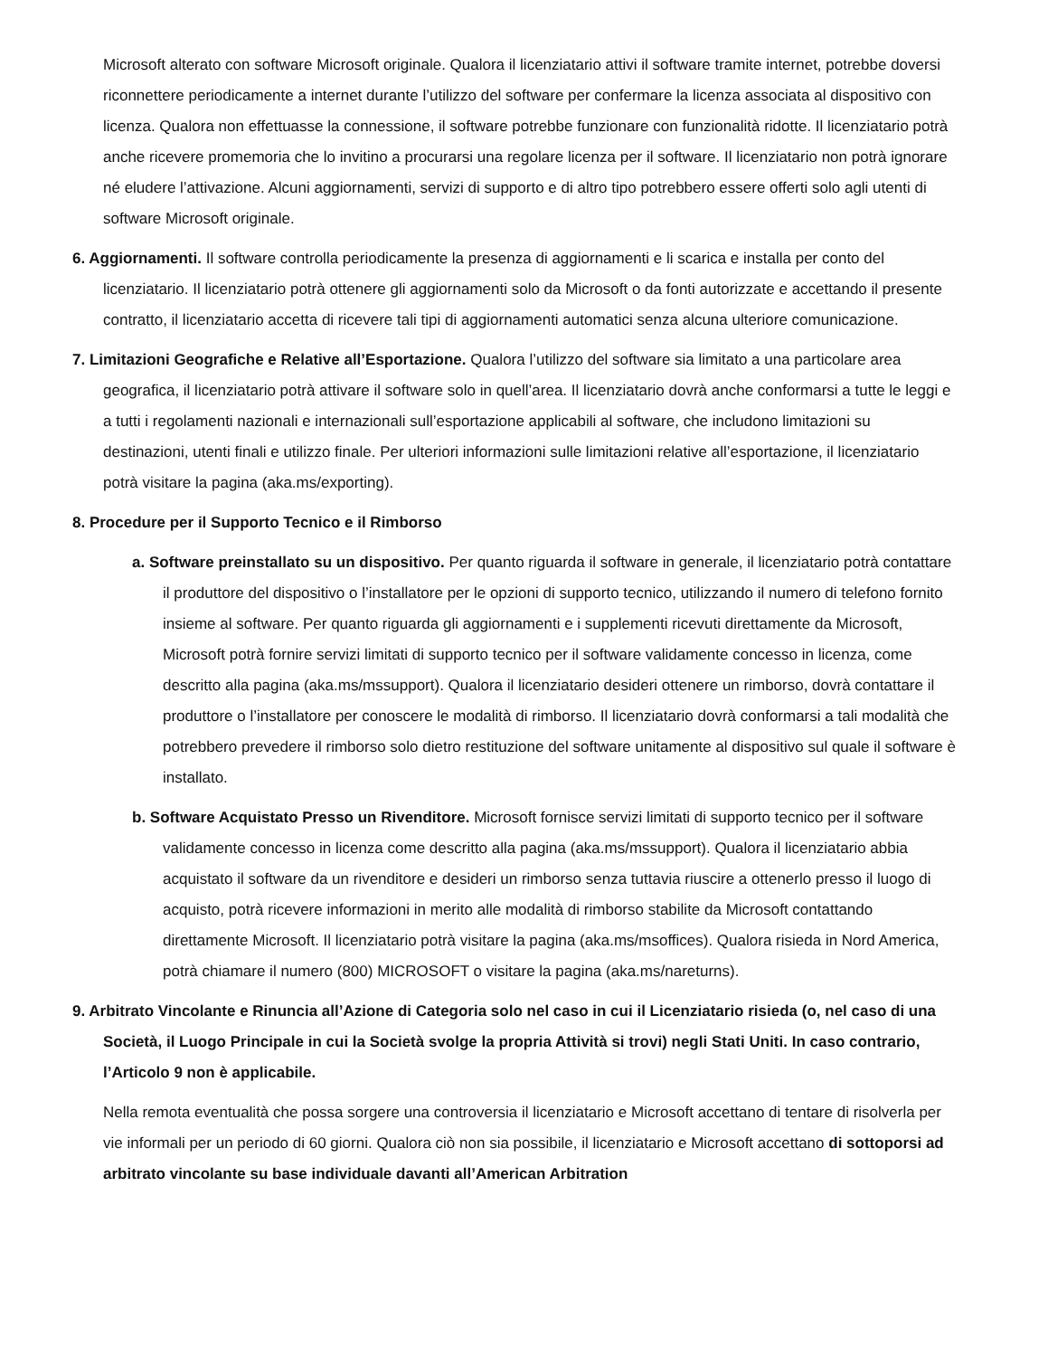Microsoft alterato con software Microsoft originale. Qualora il licenziatario attivi il software tramite internet, potrebbe doversi riconnettere periodicamente a internet durante l’utilizzo del software per confermare la licenza associata al dispositivo con licenza. Qualora non effettuasse la connessione, il software potrebbe funzionare con funzionalità ridotte. Il licenziatario potrà anche ricevere promemoria che lo invitino a procurarsi una regolare licenza per il software. Il licenziatario non potrà ignorare né eludere l’attivazione. Alcuni aggiornamenti, servizi di supporto e di altro tipo potrebbero essere offerti solo agli utenti di software Microsoft originale.
6. Aggiornamenti. Il software controlla periodicamente la presenza di aggiornamenti e li scarica e installa per conto del licenziatario. Il licenziatario potrà ottenere gli aggiornamenti solo da Microsoft o da fonti autorizzate e accettando il presente contratto, il licenziatario accetta di ricevere tali tipi di aggiornamenti automatici senza alcuna ulteriore comunicazione.
7. Limitazioni Geografiche e Relative all’Esportazione. Qualora l’utilizzo del software sia limitato a una particolare area geografica, il licenziatario potrà attivare il software solo in quell’area. Il licenziatario dovrà anche conformarsi a tutte le leggi e a tutti i regolamenti nazionali e internazionali sull’esportazione applicabili al software, che includono limitazioni su destinazioni, utenti finali e utilizzo finale. Per ulteriori informazioni sulle limitazioni relative all’esportazione, il licenziatario potrà visitare la pagina (aka.ms/exporting).
8. Procedure per il Supporto Tecnico e il Rimborso
a. Software preinstallato su un dispositivo. Per quanto riguarda il software in generale, il licenziatario potrà contattare il produttore del dispositivo o l’installatore per le opzioni di supporto tecnico, utilizzando il numero di telefono fornito insieme al software. Per quanto riguarda gli aggiornamenti e i supplementi ricevuti direttamente da Microsoft, Microsoft potrà fornire servizi limitati di supporto tecnico per il software validamente concesso in licenza, come descritto alla pagina (aka.ms/mssupport). Qualora il licenziatario desideri ottenere un rimborso, dovrà contattare il produttore o l’installatore per conoscere le modalità di rimborso. Il licenziatario dovrà conformarsi a tali modalità che potrebbero prevedere il rimborso solo dietro restituzione del software unitamente al dispositivo sul quale il software è installato.
b. Software Acquistato Presso un Rivenditore. Microsoft fornisce servizi limitati di supporto tecnico per il software validamente concesso in licenza come descritto alla pagina (aka.ms/mssupport). Qualora il licenziatario abbia acquistato il software da un rivenditore e desideri un rimborso senza tuttavia riuscire a ottenerlo presso il luogo di acquisto, potrà ricevere informazioni in merito alle modalità di rimborso stabilite da Microsoft contattando direttamente Microsoft. Il licenziatario potrà visitare la pagina (aka.ms/msoffices). Qualora risieda in Nord America, potrà chiamare il numero (800) MICROSOFT o visitare la pagina (aka.ms/nareturns).
9. Arbitrato Vincolante e Rinuncia all’Azione di Categoria solo nel caso in cui il Licenziatario risieda (o, nel caso di una Società, il Luogo Principale in cui la Società svolge la propria Attività si trovi) negli Stati Uniti. In caso contrario, l’Articolo 9 non è applicabile.
Nella remota eventualità che possa sorgere una controversia il licenziatario e Microsoft accettano di tentare di risolverla per vie informali per un periodo di 60 giorni. Qualora ciò non sia possibile, il licenziatario e Microsoft accettano di sottoporsi ad arbitrato vincolante su base individuale davanti all’American Arbitration